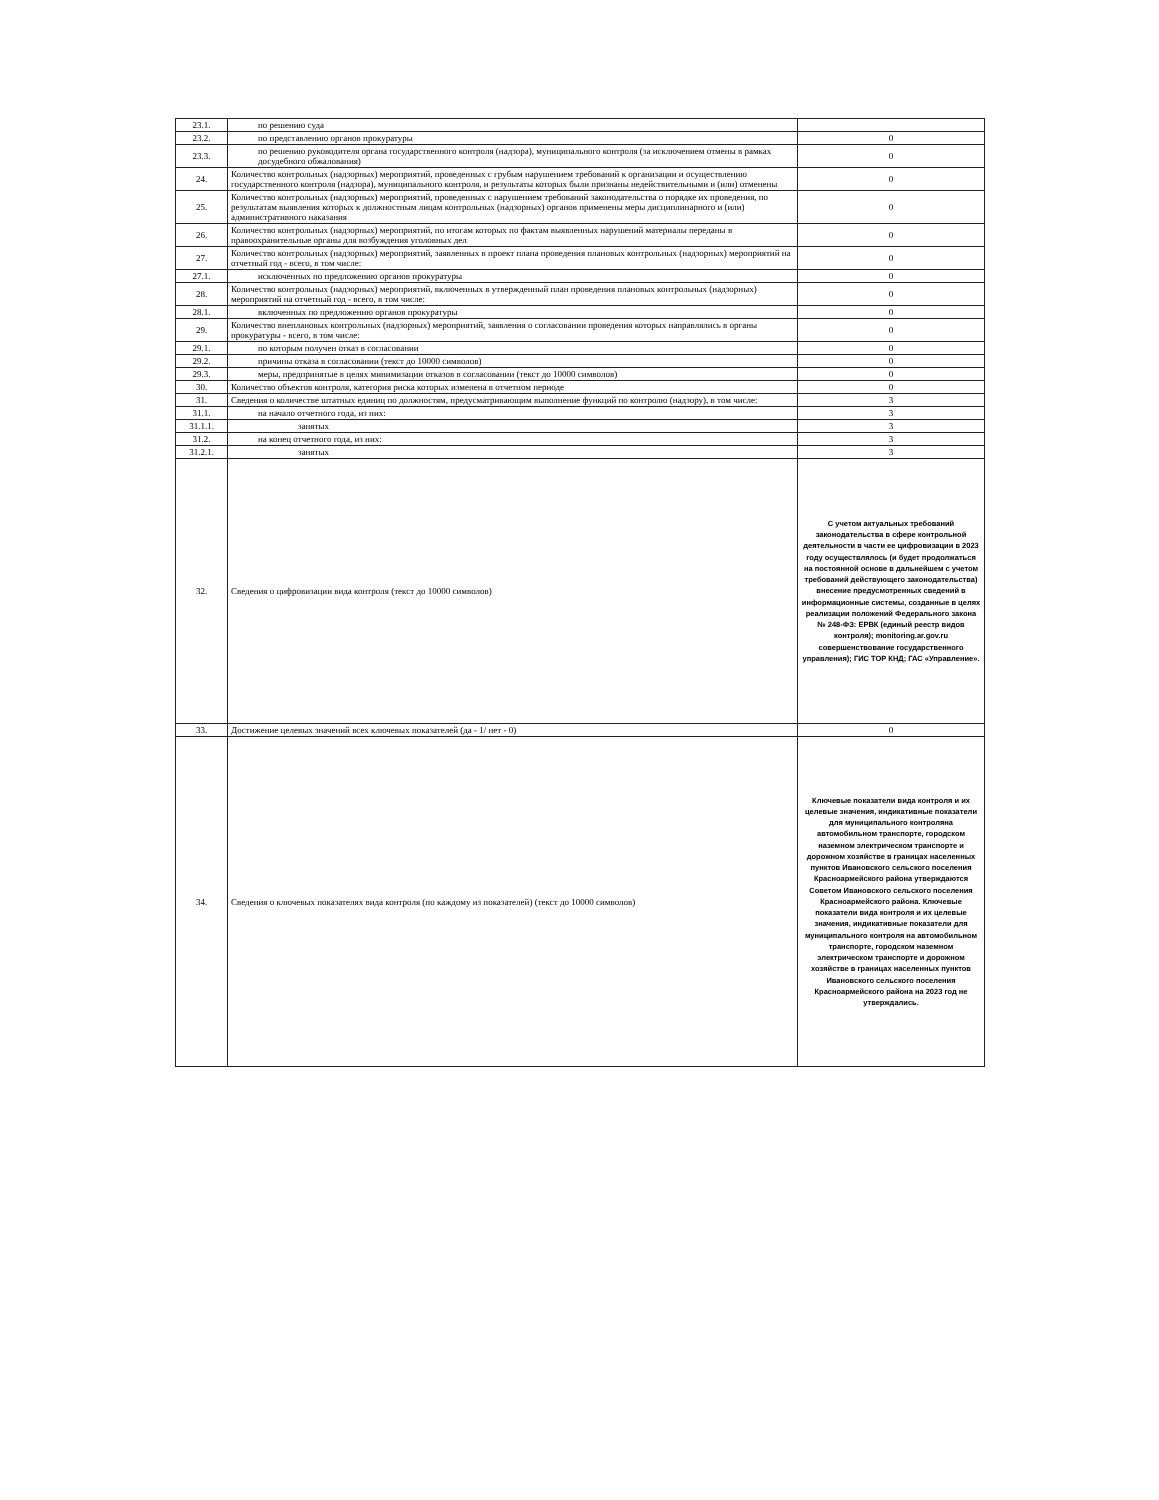| 23.1. | по решению суда | |
| 23.2. | по представлению органов прокуратуры | 0 |
| 23.3. | по решению руководителя органа государственного контроля (надзора), муниципального контроля (за исключением отмены в рамках досудебного обжалования) | 0 |
| 24. | Количество контрольных (надзорных) мероприятий, проведенных с грубым нарушением требований к организации и осуществлению государственного контроля (надзора), муниципального контроля, и результаты которых были признаны недействительными и (или) отменены | 0 |
| 25. | Количество контрольных (надзорных) мероприятий, проведенных с нарушением требований законодательства о порядке их проведения, по результатам выявления которых к должностным лицам контрольных (надзорных) органов применены меры дисциплинарного и (или) административного наказания | 0 |
| 26. | Количество контрольных (надзорных) мероприятий, по итогам которых по фактам выявленных нарушений материалы переданы в правоохранительные органы для возбуждения уголовных дел | 0 |
| 27. | Количество контрольных (надзорных) мероприятий, заявленных в проект плана проведения плановых контрольных (надзорных) мероприятий на отчетный год - всего, в том числе: | 0 |
| 27.1. | исключенных по предложению органов прокуратуры | 0 |
| 28. | Количество контрольных (надзорных) мероприятий, включенных в утвержденный план проведения плановых контрольных (надзорных) мероприятий на отчетный год - всего, в том числе: | 0 |
| 28.1. | включенных по предложению органов прокуратуры | 0 |
| 29. | Количество внеплановых контрольных (надзорных) мероприятий, заявления о согласовании проведения которых направлялись в органы прокуратуры - всего, в том числе: | 0 |
| 29.1. | по которым получен отказ в согласовании | 0 |
| 29.2. | причины отказа в согласовании (текст до 10000 символов) | 0 |
| 29.3. | меры, предпринятые в целях минимизации отказов в согласовании (текст до 10000 символов) | 0 |
| 30. | Количество объектов контроля, категория риска которых изменена в отчетном периоде | 0 |
| 31. | Сведения о количестве штатных единиц по должностям, предусматривающим выполнение функций по контролю (надзору), в том числе: | 3 |
| 31.1. | на начало отчетного года, из них: | 3 |
| 31.1.1. | занятых | 3 |
| 31.2. | на конец отчетного года, из них: | 3 |
| 31.2.1. | занятых | 3 |
| 32. | Сведения о цифровизации вида контроля (текст до 10000 символов) | С учетом актуальных требований законодательства в сфере контрольной деятельности в части ее цифровизации в 2023 году осуществлялось (и будет продолжаться на постоянной основе в дальнейшем с учетом требований действующего законодательства) внесение предусмотренных сведений в информационные системы, созданные в целях реализации положений Федерального закона № 248-ФЗ: ЕРВК (единый реестр видов контроля); monitoring.ar.gov.ru совершенствование государственного управления); ГИС ТОР КНД; ГАС «Управление». |
| 33. | Достижение целевых значений всех ключевых показателей (да - 1/ нет - 0) | 0 |
| 34. | Сведения о ключевых показателях вида контроля (по каждому из показателей) (текст до 10000 символов) | Ключевые показатели вида контроля и их целевые значения, индикативные показатели для муниципального контроляна автомобильном транспорте, городском наземном электрическом транспорте и дорожном хозяйстве в границах населенных пунктов Ивановского сельского поселения Красноармейского района утверждаются Советом Ивановского сельского поселения Красноармейского района. Ключевые показатели вида контроля и их целевые значения, индикативные показатели для муниципального контроля на автомобильном транспорте, городском наземном электрическом транспорте и дорожном хозяйстве в границах населенных пунктов Ивановского сельского поселения Красноармейского района на 2023 год не утверждались. |